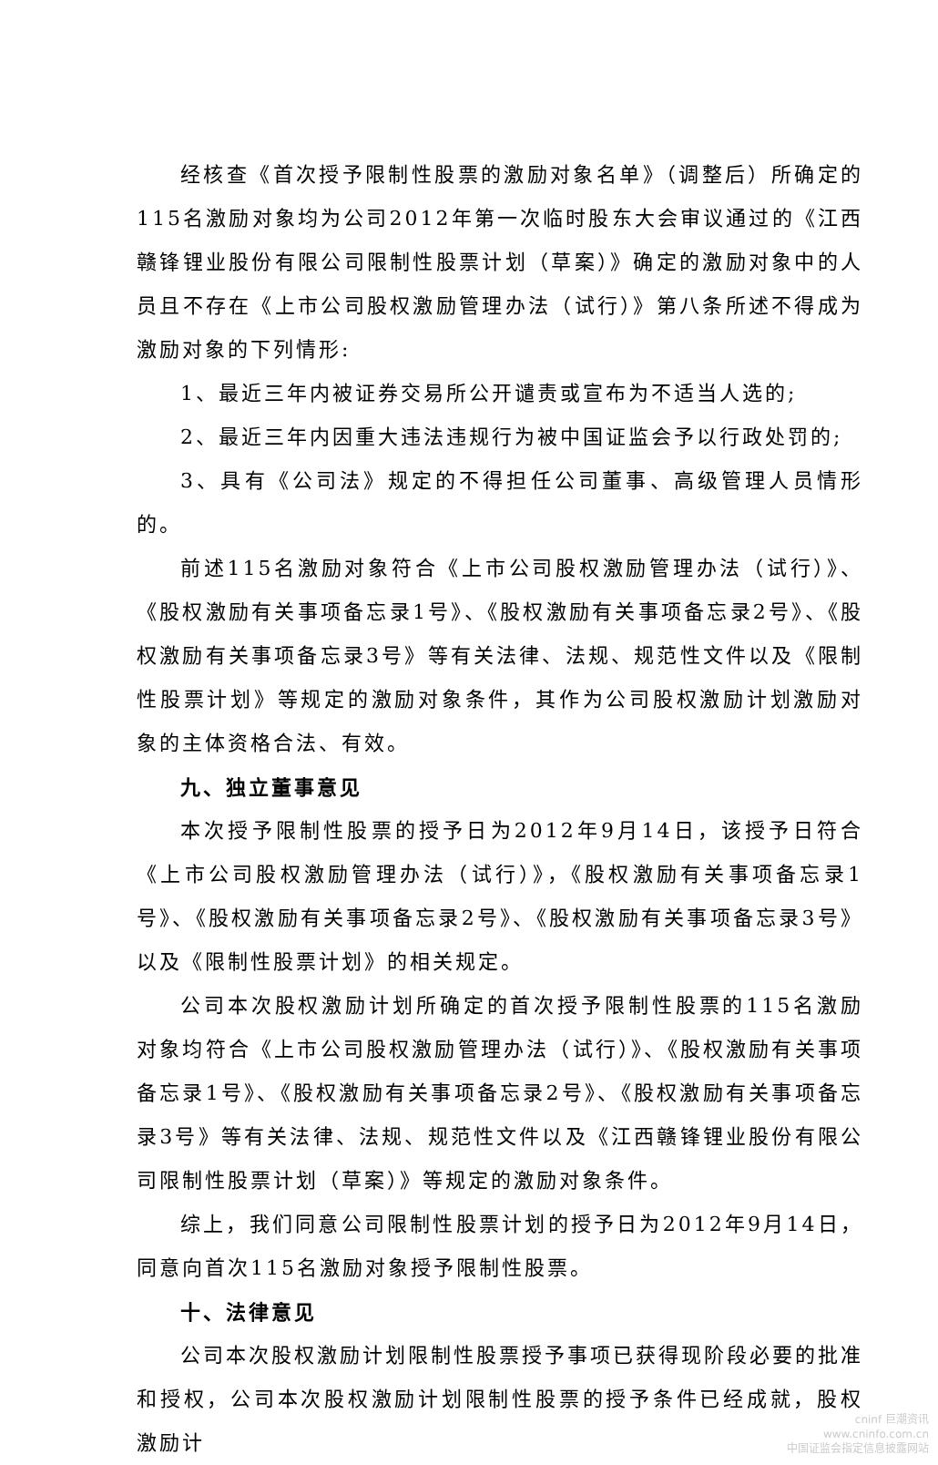经核查《首次授予限制性股票的激励对象名单》（调整后）所确定的115名激励对象均为公司2012年第一次临时股东大会审议通过的《江西赣锋锂业股份有限公司限制性股票计划（草案）》确定的激励对象中的人员且不存在《上市公司股权激励管理办法（试行）》第八条所述不得成为激励对象的下列情形:
1、最近三年内被证券交易所公开谴责或宣布为不适当人选的;
2、最近三年内因重大违法违规行为被中国证监会予以行政处罚的;
3、具有《公司法》规定的不得担任公司董事、高级管理人员情形的。
前述115名激励对象符合《上市公司股权激励管理办法（试行）》、《股权激励有关事项备忘录1号》、《股权激励有关事项备忘录2号》、《股权激励有关事项备忘录3号》等有关法律、法规、规范性文件以及《限制性股票计划》等规定的激励对象条件，其作为公司股权激励计划激励对象的主体资格合法、有效。
九、独立董事意见
本次授予限制性股票的授予日为2012年9月14日，该授予日符合《上市公司股权激励管理办法（试行）》，《股权激励有关事项备忘录1号》、《股权激励有关事项备忘录2号》、《股权激励有关事项备忘录3号》以及《限制性股票计划》的相关规定。
公司本次股权激励计划所确定的首次授予限制性股票的115名激励对象均符合《上市公司股权激励管理办法（试行）》、《股权激励有关事项备忘录1号》、《股权激励有关事项备忘录2号》、《股权激励有关事项备忘录3号》等有关法律、法规、规范性文件以及《江西赣锋锂业股份有限公司限制性股票计划（草案）》等规定的激励对象条件。
综上，我们同意公司限制性股票计划的授予日为2012年9月14日，同意向首次115名激励对象授予限制性股票。
十、法律意见
公司本次股权激励计划限制性股票授予事项已获得现阶段必要的批准和授权，公司本次股权激励计划限制性股票的授予条件已经成就，股权激励计
cninf 巨潮资讯
www.cninfo.com.cn
中国证监会指定信息披露网站